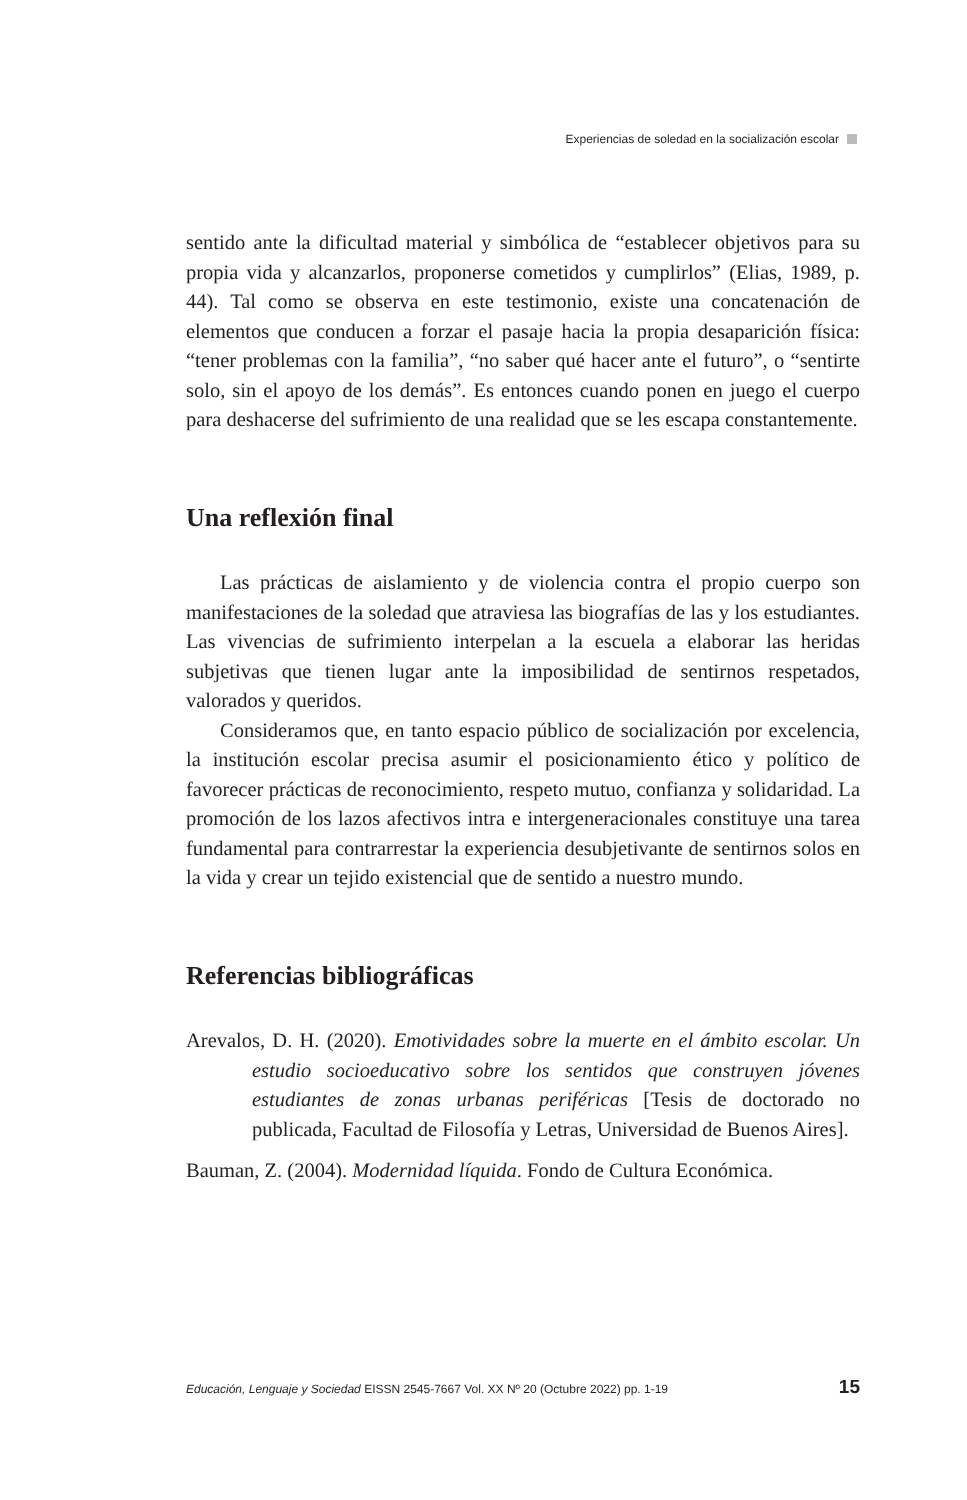Experiencias de soledad en la socialización escolar
sentido ante la dificultad material y simbólica de “establecer objetivos para su propia vida y alcanzarlos, proponerse cometidos y cumplirlos” (Elias, 1989, p. 44). Tal como se observa en este testimonio, existe una concatenación de elementos que conducen a forzar el pasaje hacia la propia desaparición física: “tener problemas con la familia”, “no saber qué hacer ante el futuro”, o “sentirte solo, sin el apoyo de los demás”. Es entonces cuando ponen en juego el cuerpo para deshacerse del sufrimiento de una realidad que se les escapa constantemente.
Una reflexión final
Las prácticas de aislamiento y de violencia contra el propio cuerpo son manifestaciones de la soledad que atraviesa las biografías de las y los estudiantes. Las vivencias de sufrimiento interpelan a la escuela a elaborar las heridas subjetivas que tienen lugar ante la imposibilidad de sentirnos respetados, valorados y queridos.
Consideramos que, en tanto espacio público de socialización por excelencia, la institución escolar precisa asumir el posicionamiento ético y político de favorecer prácticas de reconocimiento, respeto mutuo, confianza y solidaridad. La promoción de los lazos afectivos intra e intergeneracionales constituye una tarea fundamental para contrarrestar la experiencia desubjetivante de sentirnos solos en la vida y crear un tejido existencial que de sentido a nuestro mundo.
Referencias bibliográficas
Arevalos, D. H. (2020). Emotividades sobre la muerte en el ámbito escolar. Un estudio socioeducativo sobre los sentidos que construyen jóvenes estudiantes de zonas urbanas periféricas [Tesis de doctorado no publicada, Facultad de Filosofía y Letras, Universidad de Buenos Aires].
Bauman, Z. (2004). Modernidad líquida. Fondo de Cultura Económica.
Educación, Lenguaje y Sociedad EISSN 2545-7667 Vol. XX Nº 20 (Octubre 2022) pp. 1-19 15